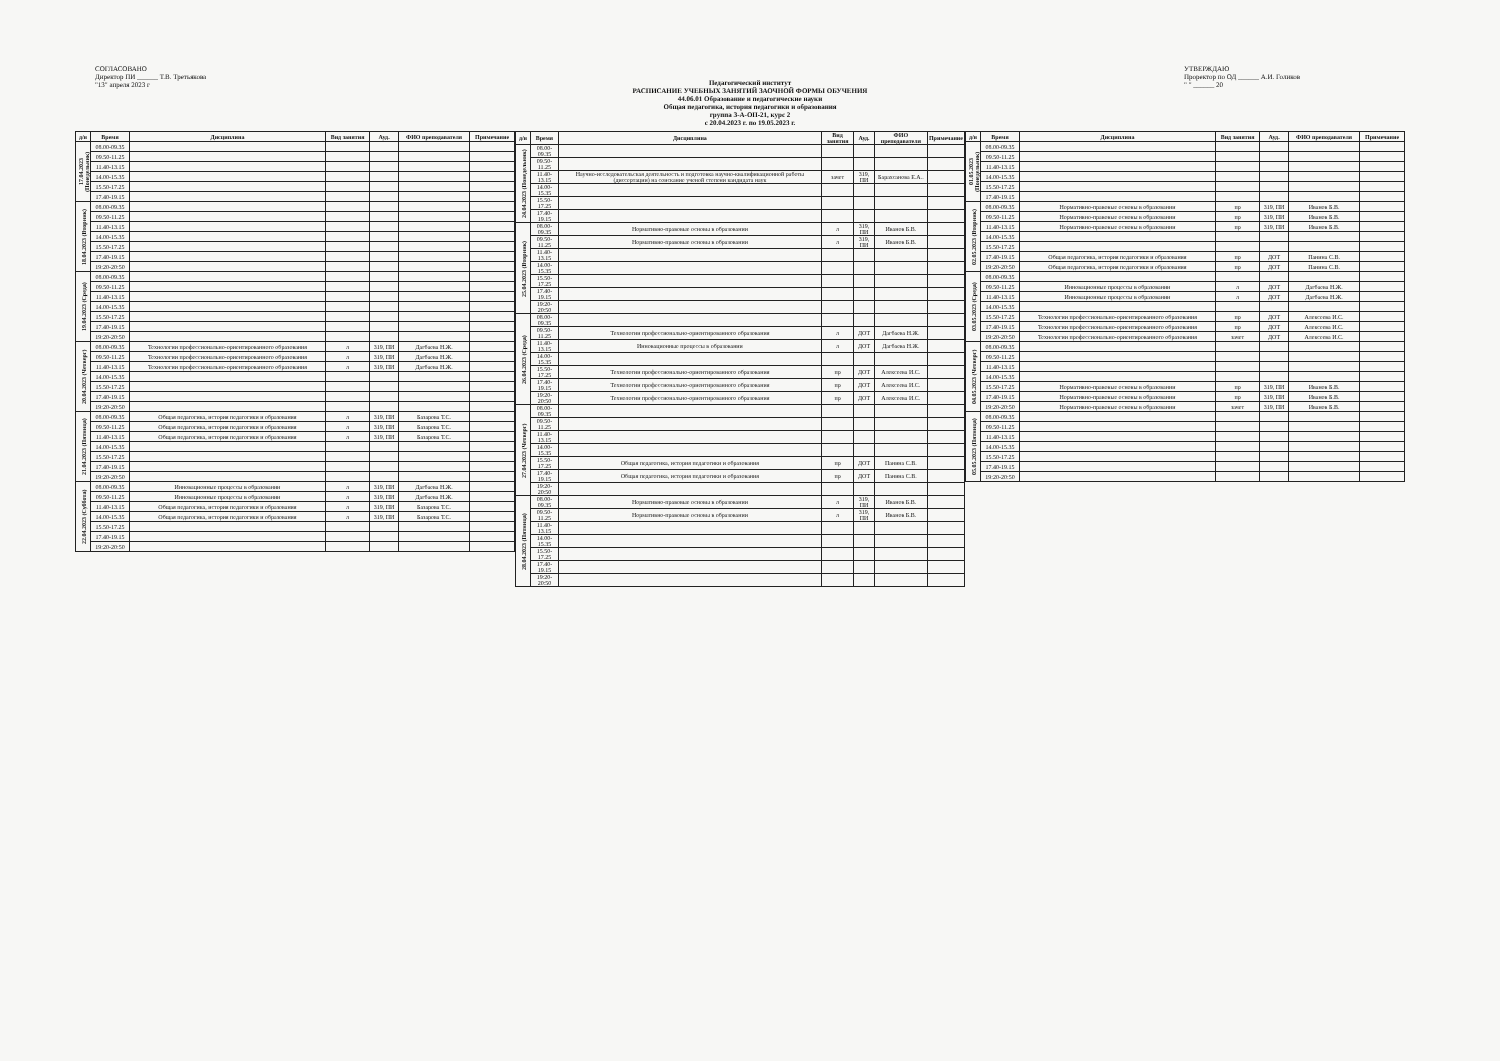СОГЛАСОВАНО
Директор ПИ ______ Т.В. Третьякова
"13" апреля 2023 г
УТВЕРЖДАЮ
Проректор по ОД ______ А.И. Голиков
" " ______ 20
Педагогический институт
РАСПИСАНИЕ УЧЕБНЫХ ЗАНЯТИЙ ЗАОЧНОЙ ФОРМЫ ОБУЧЕНИЯ
44.06.01 Образование и педагогические науки
Общая педагогика, история педагогики и образования
группа З-А-ОП-21, курс 2
с 20.04.2023 г. по 19.05.2023 г.
| д/н | Время | Дисциплина | Вид занятия | Ауд. | ФИО преподавателя | Примечание |
| --- | --- | --- | --- | --- | --- | --- |
| 17.04.2023 (Понедельник) | 08.00-09.35 | | | | | |
| | 09.50-11.25 | | | | | |
| | 11.40-13.15 | | | | | |
| | 14.00-15.35 | | | | | |
| | 15.50-17.25 | | | | | |
| | 17.40-19.15 | | | | | |
| 18.04.2023 (Вторник) | 08.00-09.35 | | | | | |
| | 09.50-11.25 | | | | | |
| | 11.40-13.15 | | | | | |
| | 14.00-15.35 | | | | | |
| | 15.50-17.25 | | | | | |
| | 17.40-19.15 | | | | | |
| | 19:20-20:50 | | | | | |
| 19.04.2023 (Среда) | 08.00-09.35 | | | | | |
| | 09.50-11.25 | | | | | |
| | 11.40-13.15 | | | | | |
| | 14.00-15.35 | | | | | |
| | 15.50-17.25 | | | | | |
| | 17.40-19.15 | | | | | |
| | 19:20-20:50 | | | | | |
| 20.04.2023 (Четверг) | 08.00-09.35 | Технологии профессионально-ориентированного образования | л | 319, ПИ | Дагбаева Н.Ж. | |
| | 09.50-11.25 | Технологии профессионально-ориентированного образования | л | 319, ПИ | Дагбаева Н.Ж. | |
| | 11.40-13.15 | Технологии профессионально-ориентированного образования | л | 319, ПИ | Дагбаева Н.Ж. | |
| | 14.00-15.35 | | | | | |
| | 15.50-17.25 | | | | | |
| | 17.40-19.15 | | | | | |
| | 19:20-20:50 | | | | | |
| 21.04.2023 (Пятница) | 08.00-09.35 | Общая педагогика, история педагогики и образования | л | 319, ПИ | Базарова Т.С. | |
| | 09.50-11.25 | Общая педагогика, история педагогики и образования | л | 319, ПИ | Базарова Т.С. | |
| | 11.40-13.15 | Общая педагогика, история педагогики и образования | л | 319, ПИ | Базарова Т.С. | |
| | 14.00-15.35 | | | | | |
| | 15.50-17.25 | | | | | |
| | 17.40-19.15 | | | | | |
| | 19:20-20:50 | | | | | |
| 22.04.2023 (Суббота) | 08.00-09.35 | Инновационные процессы в образовании | л | 319, ПИ | Дагбаева Н.Ж. | |
| | 09.50-11.25 | Инновационные процессы в образовании | л | 319, ПИ | Дагбаева Н.Ж. | |
| | 11.40-13.15 | Общая педагогика, история педагогики и образования | л | 319, ПИ | Базарова Т.С. | |
| | 14.00-15.35 | Общая педагогика, история педагогики и образования | л | 319, ПИ | Базарова Т.С. | |
| | 15.50-17.25 | | | | | |
| | 17.40-19.15 | | | | | |
| | 19:20-20:50 | | | | | |
| д/н | Время | Дисциплина | Вид занятия | Ауд. | ФИО преподавателя | Примечание |
| --- | --- | --- | --- | --- | --- | --- |
| 24.04.2023 (Понедельник) | 08.00-09.35 | | | | | |
| | 09.50-11.25 | | | | | |
| | 11.40-13.15 | Научно-исследовательская деятельность и подготовка научно-квалификационной работы (диссертации) на соискание ученой степени кандидата наук | зачет | 319, ПИ | Барахсанова Е.А.. | |
| | 14.00-15.35 | | | | | |
| | 15.50-17.25 | | | | | |
| | 17.40-19.15 | | | | | |
| 25.04.2023 (Вторник) | 08.00-09.35 | Нормативно-правовые основы в образовании | л | 319, ПИ | Иванов Б.В. | |
| | 09.50-11.25 | Нормативно-правовые основы в образовании | л | 319, ПИ | Иванов Б.В. | |
| | 11.40-13.15 | | | | | |
| | 14.00-15.35 | | | | | |
| | 15.50-17.25 | | | | | |
| | 17.40-19.15 | | | | | |
| | 19:20-20:50 | | | | | |
| 26.04.2023 (Среда) | 08.00-09.35 | | | | | |
| | 09.50-11.25 | Технологии профессионально-ориентированного образования | л | ДОТ | Дагбаева Н.Ж. | |
| | 11.40-13.15 | Инновационные процессы в образовании | л | ДОТ | Дагбаева Н.Ж. | |
| | 14.00-15.35 | | | | | |
| | 15.50-17.25 | Технологии профессионально-ориентированного образования | пр | ДОТ | Алексеева И.С. | |
| | 17.40-19.15 | Технологии профессионально-ориентированного образования | пр | ДОТ | Алексеева И.С. | |
| | 19:20-20:50 | Технологии профессионально-ориентированного образования | пр | ДОТ | Алексеева И.С. | |
| 27.04.2023 (Четверг) | 08.00-09.35 | | | | | |
| | 09.50-11.25 | | | | | |
| | 11.40-13.15 | | | | | |
| | 14.00-15.35 | | | | | |
| | 15.50-17.25 | Общая педагогика, история педагогики и образования | пр | ДОТ | Панина С.В. | |
| | 17.40-19.15 | Общая педагогика, история педагогики и образования | пр | ДОТ | Панина С.В. | |
| | 19:20-20:50 | | | | | |
| 28.04.2023 (Пятница) | 08.00-09.35 | Нормативно-правовые основы в образовании | л | 319, ПИ | Иванов Б.В. | |
| | 09.50-11.25 | Нормативно-правовые основы в образовании | л | 319, ПИ | Иванов Б.В. | |
| | 11.40-13.15 | | | | | |
| | 14.00-15.35 | | | | | |
| | 15.50-17.25 | | | | | |
| | 17.40-19.15 | | | | | |
| | 19:20-20:50 | | | | | |
| д/н | Время | Дисциплина | Вид занятия | Ауд. | ФИО преподавателя | Примечание |
| --- | --- | --- | --- | --- | --- | --- |
| 01.05.2023 (Понедельник) | 08.00-09.35 | | | | | |
| | 09.50-11.25 | | | | | |
| | 11.40-13.15 | | | | | |
| | 14.00-15.35 | | | | | |
| | 15.50-17.25 | | | | | |
| | 17.40-19.15 | | | | | |
| 02.05.2023 (Вторник) | 08.00-09.35 | Нормативно-правовые основы в образовании | пр | 319, ПИ | Иванов Б.В. | |
| | 09.50-11.25 | Нормативно-правовые основы в образовании | пр | 319, ПИ | Иванов Б.В. | |
| | 11.40-13.15 | Нормативно-правовые основы в образовании | пр | 319, ПИ | Иванов Б.В. | |
| | 14.00-15.35 | | | | | |
| | 15.50-17.25 | | | | | |
| | 17.40-19.15 | Общая педагогика, история педагогики и образования | пр | ДОТ | Панина С.В. | |
| | 19:20-20:50 | Общая педагогика, история педагогики и образования | пр | ДОТ | Панина С.В. | |
| 03.05.2023 (Среда) | 08.00-09.35 | | | | | |
| | 09.50-11.25 | Инновационные процессы в образовании | л | ДОТ | Дагбаева Н.Ж. | |
| | 11.40-13.15 | Инновационные процессы в образовании | л | ДОТ | Дагбаева Н.Ж. | |
| | 14.00-15.35 | | | | | |
| | 15.50-17.25 | Технологии профессионально-ориентированного образования | пр | ДОТ | Алексеева И.С. | |
| | 17.40-19.15 | Технологии профессионально-ориентированного образования | пр | ДОТ | Алексеева И.С. | |
| | 19:20-20:50 | Технологии профессионально-ориентированного образования | зачет | ДОТ | Алексеева И.С. | |
| 04.05.2023 (Четверг) | 08.00-09.35 | | | | | |
| | 09.50-11.25 | | | | | |
| | 11.40-13.15 | | | | | |
| | 14.00-15.35 | | | | | |
| | 15.50-17.25 | Нормативно-правовые основы в образовании | пр | 319, ПИ | Иванов Б.В. | |
| | 17.40-19.15 | Нормативно-правовые основы в образовании | пр | 319, ПИ | Иванов Б.В. | |
| | 19:20-20:50 | Нормативно-правовые основы в образовании | зачет | 319, ПИ | Иванов Б.В. | |
| 05.05.2023 (Пятница) | 08.00-09.35 | | | | | |
| | 09.50-11.25 | | | | | |
| | 11.40-13.15 | | | | | |
| | 14.00-15.35 | | | | | |
| | 15.50-17.25 | | | | | |
| | 17.40-19.15 | | | | | |
| | 19:20-20:50 | | | | | |